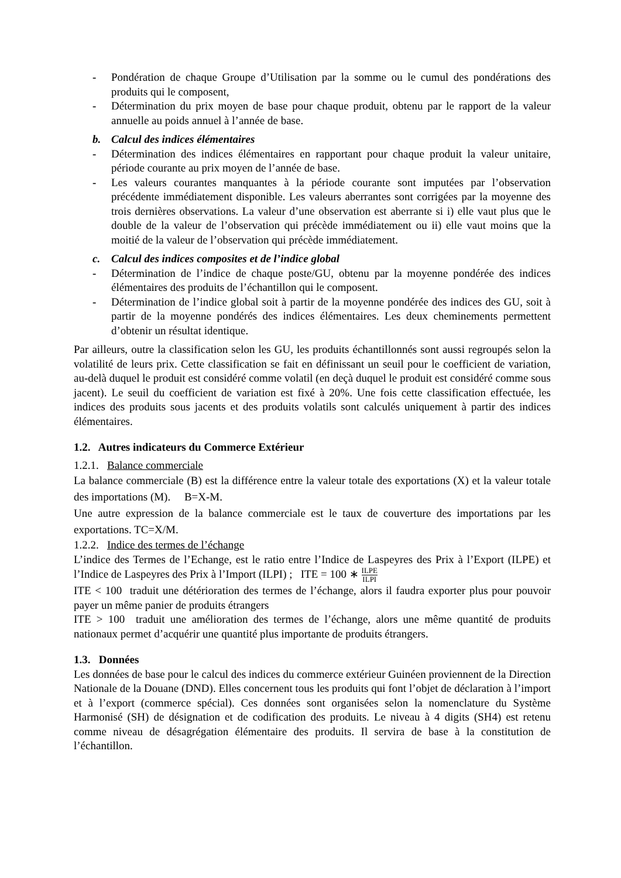- Pondération de chaque Groupe d’Utilisation par la somme ou le cumul des pondérations des produits qui le composent,
- Détermination du prix moyen de base pour chaque produit, obtenu par le rapport de la valeur annuelle au poids annuel à l’année de base.
b. Calcul des indices élémentaires
- Détermination des indices élémentaires en rapportant pour chaque produit la valeur unitaire, période courante au prix moyen de l’année de base.
- Les valeurs courantes manquantes à la période courante sont imputées par l’observation précédente immédiatement disponible. Les valeurs aberrantes sont corrigées par la moyenne des trois dernières observations. La valeur d’une observation est aberrante si i) elle vaut plus que le double de la valeur de l’observation qui précède immédiatement ou ii) elle vaut moins que la moitié de la valeur de l’observation qui précède immédiatement.
c. Calcul des indices composites et de l’indice global
- Détermination de l’indice de chaque poste/GU, obtenu par la moyenne pondérée des indices élémentaires des produits de l’échantillon qui le composent.
- Détermination de l’indice global soit à partir de la moyenne pondérée des indices des GU, soit à partir de la moyenne pondérés des indices élémentaires. Les deux cheminements permettent d’obtenir un résultat identique.
Par ailleurs, outre la classification selon les GU, les produits échantillonnés sont aussi regroupés selon la volatilité de leurs prix. Cette classification se fait en définissant un seuil pour le coefficient de variation, au-delà duquel le produit est considéré comme volatil (en deçà duquel le produit est considéré comme sous jacent). Le seuil du coefficient de variation est fixé à 20%. Une fois cette classification effectuée, les indices des produits sous jacents et des produits volatils sont calculés uniquement à partir des indices élémentaires.
1.2. Autres indicateurs du Commerce Extérieur
1.2.1. Balance commerciale
La balance commerciale (B) est la différence entre la valeur totale des exportations (X) et la valeur totale des importations (M). B=X-M.
Une autre expression de la balance commerciale est le taux de couverture des importations par les exportations. TC=X/M.
1.2.2. Indice des termes de l’échange
L’indice des Termes de l’Echange, est le ratio entre l’Indice de Laspeyres des Prix à l’Export (ILPE) et l’Indice de Laspeyres des Prix à l’Import (ILPI) ; ITE = 100 ∗ ILPE ILPI
ITE < 100 traduit une détérioration des termes de l’échange, alors il faudra exporter plus pour pouvoir payer un même panier de produits étrangers
ITE > 100 traduit une amélioration des termes de l’échange, alors une même quantité de produits nationaux permet d’acquérir une quantité plus importante de produits étrangers.
1.3. Données
Les données de base pour le calcul des indices du commerce extérieur Guinéen proviennent de la Direction Nationale de la Douane (DND). Elles concernent tous les produits qui font l’objet de déclaration à l’import et à l’export (commerce spécial). Ces données sont organisées selon la nomenclature du Système Harmonisé (SH) de désignation et de codification des produits. Le niveau à 4 digits (SH4) est retenu comme niveau de désagrégation élémentaire des produits. Il servira de base à la constitution de l’échantillon.